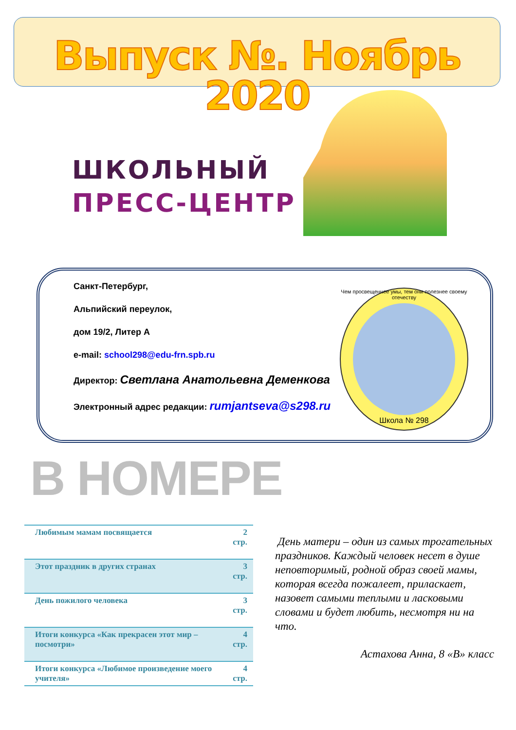Выпуск №. Ноябрь 2020
ШКОЛЬНЫЙ
ПРЕСС-ЦЕНТР
Санкт-Петербург,
Альпийский переулок,
дом 19/2, Литер А
e-mail: school298@edu-frn.spb.ru
Директор: Светлана Анатольевна Деменкова
Электронный адрес редакции: rumjantseva@s298.ru
Чем просвещеннее умы, тем они полезнее своему отечеству
Школа № 298
В НОМЕРЕ
| Любимым мамам посвящается | 2 стр. |
| Этот праздник в других странах | 3 стр. |
| День пожилого человека | 3 стр. |
| Итоги конкурса «Как прекрасен этот мир – посмотри» | 4 стр. |
| Итоги конкурса «Любимое произведение моего учителя» | 4 стр. |
День матери – один из самых трогательных праздников. Каждый человек несет в душе неповторимый, родной образ своей мамы, которая всегда пожалеет, приласкает, назовет самыми теплыми и ласковыми словами и будет любить, несмотря ни на что.
Астахова Анна, 8 «В» класс